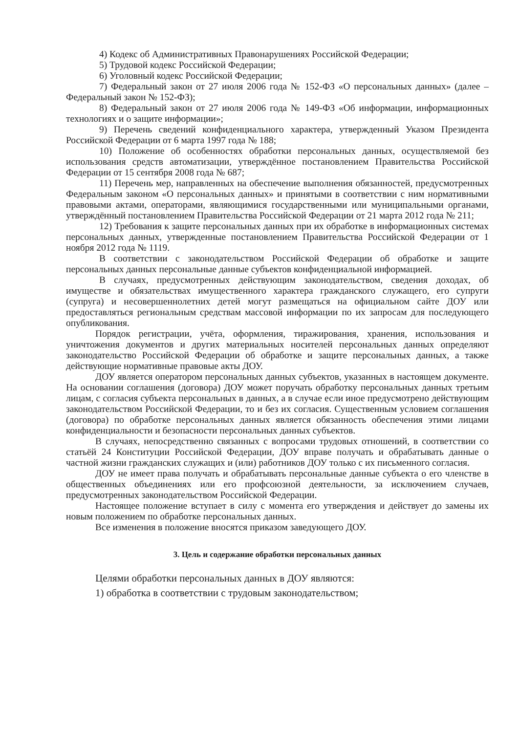4) Кодекс об Административных Правонарушениях Российской Федерации;
5) Трудовой кодекс Российской Федерации;
6) Уголовный кодекс Российской Федерации;
7) Федеральный закон от 27 июля 2006 года № 152-ФЗ «О персональных данных» (далее – Федеральный закон № 152-ФЗ);
8) Федеральный закон от 27 июля 2006 года № 149-ФЗ «Об информации, информационных технологиях и о защите информации»;
9) Перечень сведений конфиденциального характера, утвержденный Указом Президента Российской Федерации от 6 марта 1997 года № 188;
10) Положение об особенностях обработки персональных данных, осуществляемой без использования средств автоматизации, утверждённое постановлением Правительства Российской Федерации от 15 сентября 2008 года № 687;
11) Перечень мер, направленных на обеспечение выполнения обязанностей, предусмотренных Федеральным законом «О персональных данных» и принятыми в соответствии с ним нормативными правовыми актами, операторами, являющимися государственными или муниципальными органами, утверждённый постановлением Правительства Российской Федерации от 21 марта 2012 года № 211;
12) Требования к защите персональных данных при их обработке в информационных системах персональных данных, утвержденные постановлением Правительства Российской Федерации от 1 ноября 2012 года № 1119.
В соответствии с законодательством Российской Федерации об обработке и защите персональных данных персональные данные субъектов конфиденциальной информацией.
В случаях, предусмотренных действующим законодательством, сведения доходах, об имуществе и обязательствах имущественного характера гражданского служащего, его супруги (супруга) и несовершеннолетних детей могут размещаться на официальном сайте ДОУ или предоставляться региональным средствам массовой информации по их запросам для последующего опубликования.
Порядок регистрации, учёта, оформления, тиражирования, хранения, использования и уничтожения документов и других материальных носителей персональных данных определяют законодательство Российской Федерации об обработке и защите персональных данных, а также действующие нормативные правовые акты ДОУ.
ДОУ является оператором персональных данных субъектов, указанных в настоящем документе. На основании соглашения (договора) ДОУ может поручать обработку персональных данных третьим лицам, с согласия субъекта персональных в данных, а в случае если иное предусмотрено действующим законодательством Российской Федерации, то и без их согласия. Существенным условием соглашения (договора) по обработке персональных данных является обязанность обеспечения этими лицами конфиденциальности и безопасности персональных данных субъектов.
В случаях, непосредственно связанных с вопросами трудовых отношений, в соответствии со статьёй 24 Конституции Российской Федерации, ДОУ вправе получать и обрабатывать данные о частной жизни гражданских служащих и (или) работников ДОУ только с их письменного согласия.
ДОУ не имеет права получать и обрабатывать персональные данные субъекта о его членстве в общественных объединениях или его профсоюзной деятельности, за исключением случаев, предусмотренных законодательством Российской Федерации.
Настоящее положение вступает в силу с момента его утверждения и действует до замены их новым положением по обработке персональных данных.
Все изменения в положение вносятся приказом заведующего ДОУ.
3. Цель и содержание обработки персональных данных
Целями обработки персональных данных в ДОУ являются:
1) обработка в соответствии с трудовым законодательством;